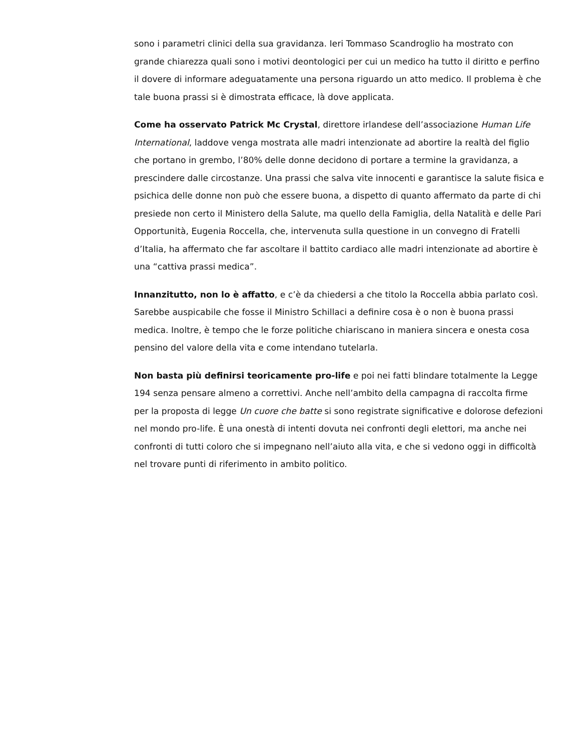sono i parametri clinici della sua gravidanza. Ieri Tommaso Scandroglio ha mostrato con grande chiarezza quali sono i motivi deontologici per cui un medico ha tutto il diritto e perfino il dovere di informare adeguatamente una persona riguardo un atto medico. Il problema è che tale buona prassi si è dimostrata efficace, là dove applicata.
Come ha osservato Patrick Mc Crystal, direttore irlandese dell’associazione Human Life International, laddove venga mostrata alle madri intenzionate ad abortire la realtà del figlio che portano in grembo, l’80% delle donne decidono di portare a termine la gravidanza, a prescindere dalle circostanze. Una prassi che salva vite innocenti e garantisce la salute fisica e psichica delle donne non può che essere buona, a dispetto di quanto affermato da parte di chi presiede non certo il Ministero della Salute, ma quello della Famiglia, della Natalità e delle Pari Opportunità, Eugenia Roccella, che, intervenuta sulla questione in un convegno di Fratelli d’Italia, ha affermato che far ascoltare il battito cardiaco alle madri intenzionate ad abortire è una “cattiva prassi medica”.
Innanzitutto, non lo è affatto, e c’è da chiedersi a che titolo la Roccella abbia parlato così. Sarebbe auspicabile che fosse il Ministro Schillaci a definire cosa è o non è buona prassi medica. Inoltre, è tempo che le forze politiche chiariscano in maniera sincera e onesta cosa pensino del valore della vita e come intendano tutelarla.
Non basta più definirsi teoricamente pro-life e poi nei fatti blindare totalmente la Legge 194 senza pensare almeno a correttivi. Anche nell’ambito della campagna di raccolta firme per la proposta di legge Un cuore che batte si sono registrate significative e dolorose defezioni nel mondo pro-life. È una onestà di intenti dovuta nei confronti degli elettori, ma anche nei confronti di tutti coloro che si impegnano nell’aiuto alla vita, e che si vedono oggi in difficoltà nel trovare punti di riferimento in ambito politico.